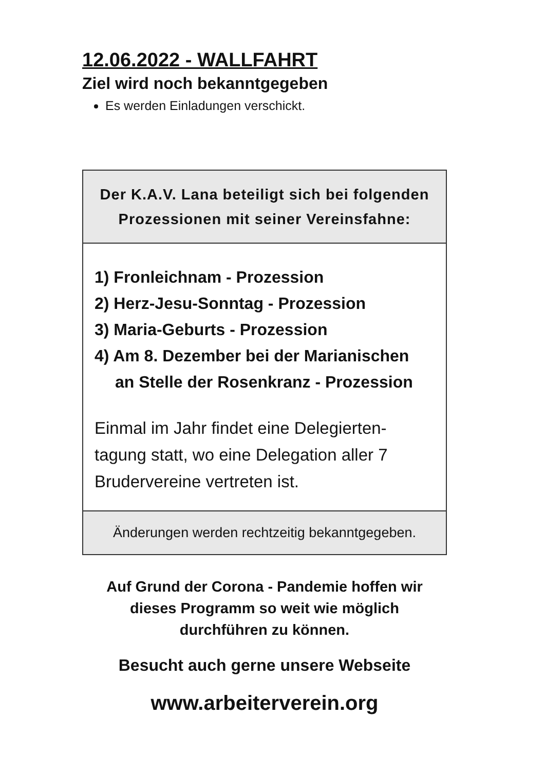12.06.2022 - WALLFAHRT
Ziel wird noch bekanntgegeben
Es werden Einladungen verschickt.
Der K.A.V. Lana beteiligt sich bei folgenden
Prozessionen mit seiner Vereinsfahne:
1) Fronleichnam - Prozession
2) Herz-Jesu-Sonntag - Prozession
3) Maria-Geburts - Prozession
4) Am 8. Dezember bei der Marianischen
an Stelle der Rosenkranz - Prozession
Einmal im Jahr findet eine Delegierten-
tagung statt, wo eine Delegation aller 7
Brudervereine vertreten ist.
Änderungen werden rechtzeitig bekanntgegeben.
Auf Grund der Corona - Pandemie hoffen wir
dieses Programm so weit wie möglich
durchführen zu können.
Besucht auch gerne unsere Webseite
www.arbeiterverein.org